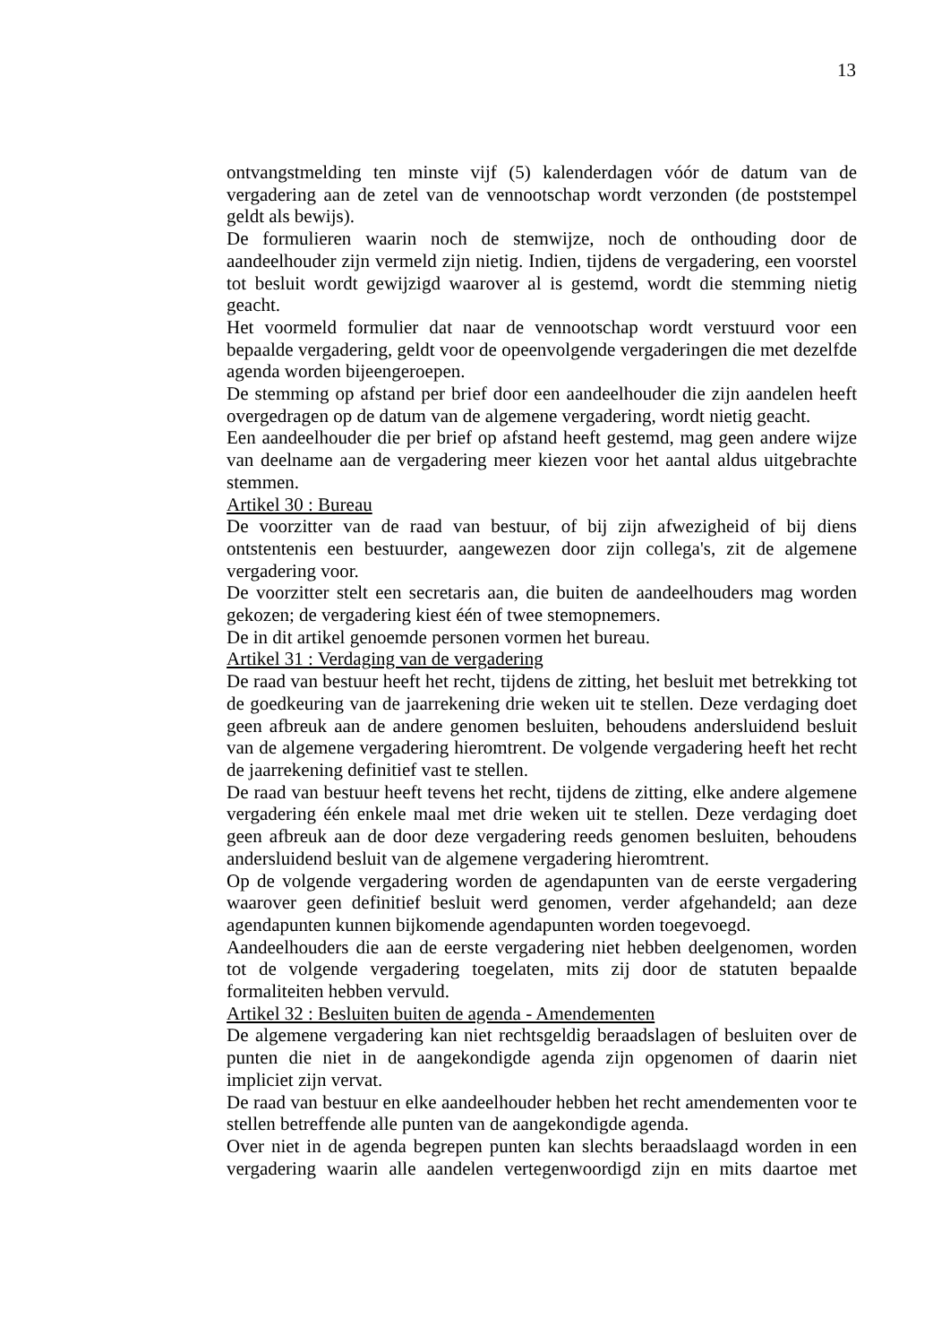13
ontvangstmelding ten minste vijf (5) kalenderdagen vóór de datum van de vergadering aan de zetel van de vennootschap wordt verzonden (de poststempel geldt als bewijs).
De formulieren waarin noch de stemwijze, noch de onthouding door de aandeelhouder zijn vermeld zijn nietig. Indien, tijdens de vergadering, een voorstel tot besluit wordt gewijzigd waarover al is gestemd, wordt die stemming nietig geacht.
Het voormeld formulier dat naar de vennootschap wordt verstuurd voor een bepaalde vergadering, geldt voor de opeenvolgende vergaderingen die met dezelfde agenda worden bijeengeroepen.
De stemming op afstand per brief door een aandeelhouder die zijn aandelen heeft overgedragen op de datum van de algemene vergadering, wordt nietig geacht.
Een aandeelhouder die per brief op afstand heeft gestemd, mag geen andere wijze van deelname aan de vergadering meer kiezen voor het aantal aldus uitgebrachte stemmen.
Artikel 30 : Bureau
De voorzitter van de raad van bestuur, of bij zijn afwezigheid of bij diens ontstentenis een bestuurder, aangewezen door zijn collega's, zit de algemene vergadering voor.
De voorzitter stelt een secretaris aan, die buiten de aandeelhouders mag worden gekozen; de vergadering kiest één of twee stemopnemers.
De in dit artikel genoemde personen vormen het bureau.
Artikel 31 : Verdaging van de vergadering
De raad van bestuur heeft het recht, tijdens de zitting, het besluit met betrekking tot de goedkeuring van de jaarrekening drie weken uit te stellen. Deze verdaging doet geen afbreuk aan de andere genomen besluiten, behoudens andersluidend besluit van de algemene vergadering hieromtrent. De volgende vergadering heeft het recht de jaarrekening definitief vast te stellen.
De raad van bestuur heeft tevens het recht, tijdens de zitting, elke andere algemene vergadering één enkele maal met drie weken uit te stellen. Deze verdaging doet geen afbreuk aan de door deze vergadering reeds genomen besluiten, behoudens andersluidend besluit van de algemene vergadering hieromtrent.
Op de volgende vergadering worden de agendapunten van de eerste vergadering waarover geen definitief besluit werd genomen, verder afgehandeld; aan deze agendapunten kunnen bijkomende agendapunten worden toegevoegd.
Aandeelhouders die aan de eerste vergadering niet hebben deelgenomen, worden tot de volgende vergadering toegelaten, mits zij door de statuten bepaalde formaliteiten hebben vervuld.
Artikel 32 : Besluiten buiten de agenda - Amendementen
De algemene vergadering kan niet rechtsgeldig beraadslagen of besluiten over de punten die niet in de aangekondigde agenda zijn opgenomen of daarin niet impliciet zijn vervat.
De raad van bestuur en elke aandeelhouder hebben het recht amendementen voor te stellen betreffende alle punten van de aangekondigde agenda.
Over niet in de agenda begrepen punten kan slechts beraadslaagd worden in een vergadering waarin alle aandelen vertegenwoordigd zijn en mits daartoe met